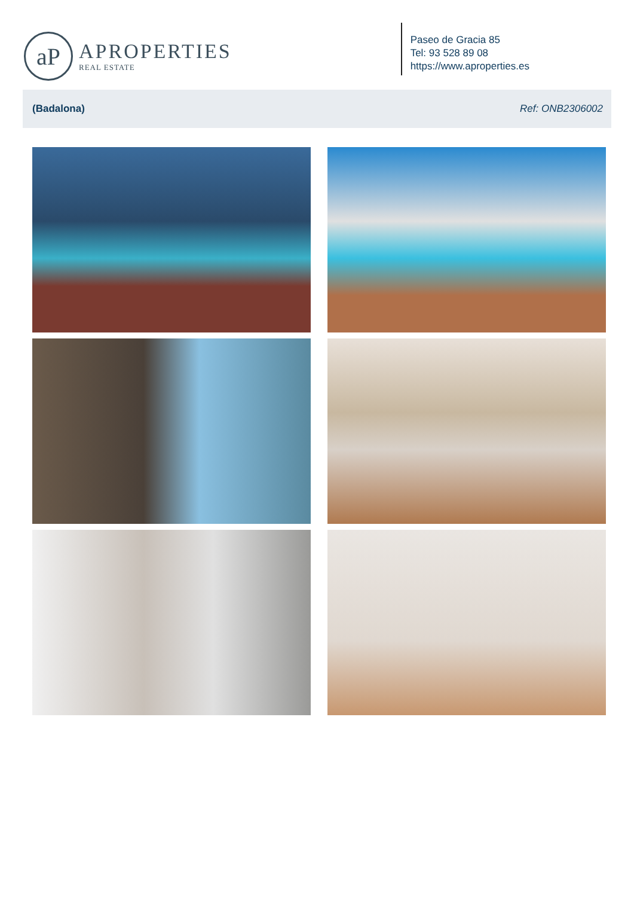aP
APROPERTIES
REAL ESTATE
Paseo de Gracia 85
Tel: 93 528 89 08
https://www.aproperties.es
(Badalona) Ref: ONB2306002